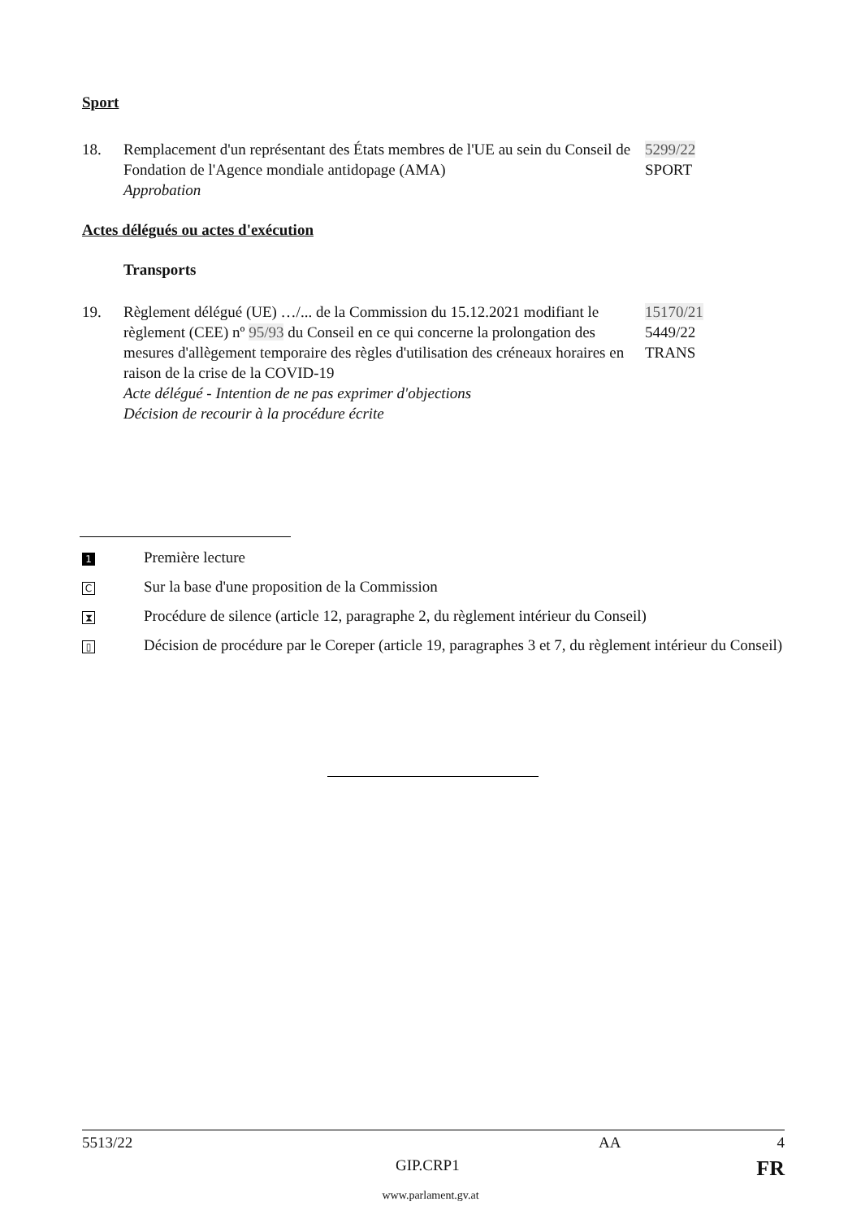Sport
18. Remplacement d'un représentant des États membres de l'UE au sein du Conseil de Fondation de l'Agence mondiale antidopage (AMA)
Approbation
5299/22
SPORT
Actes délégués ou actes d'exécution
Transports
19. Règlement délégué (UE) …/... de la Commission du 15.12.2021 modifiant le règlement (CEE) nº 95/93 du Conseil en ce qui concerne la prolongation des mesures d'allègement temporaire des règles d'utilisation des créneaux horaires en raison de la crise de la COVID-19
Acte délégué - Intention de ne pas exprimer d'objections
Décision de recourir à la procédure écrite
15170/21
5449/22
TRANS
1
Première lecture
C
Sur la base d'une proposition de la Commission
⧗
Procédure de silence (article 12, paragraphe 2, du règlement intérieur du Conseil)
▯
Décision de procédure par le Coreper (article 19, paragraphes 3 et 7, du règlement intérieur du Conseil)
5513/22 AA 4
GIP.CRP1
FR
www.parlament.gv.at